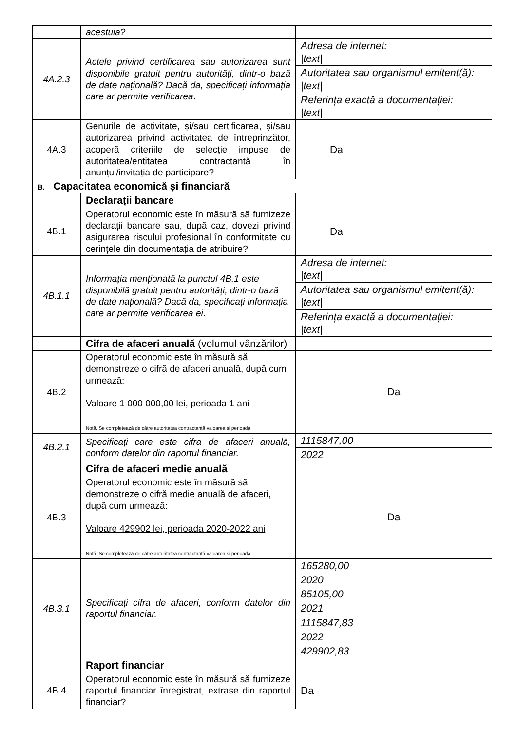| | acestuia? | |
| 4A.2.3 | Actele privind certificarea sau autorizarea sunt disponibile gratuit pentru autorități, dintr-o bază de date națională? Dacă da, specificați informația care ar permite verificarea . | / Adresa de internet: /text/ / / Autoritatea sau organismul emitent(ă): /text/ / / Referința exactă a documentației: /text/ / |
| 4A.3 | Genurile de activitate, și/sau certificarea, și/sau autorizarea privind activitatea de întreprinzător, acoperă criteriile de selecție impuse de autoritatea/entitatea contractantă în anunțul/invitația de participare? | Da |
| B. Capacitatea economică și financiară | | |
| | Declarații bancare | |
| 4B.1 | Operatorul economic este în măsură să furnizeze declarații bancare sau, după caz, dovezi privind asigurarea riscului profesional în conformitate cu cerințele din documentația de atribuire? | Da |
| 4B.1.1 | Informația menționată la punctul 4B.1 este disponibilă gratuit pentru autorități, dintr-o bază de date națională? Dacă da, specificați informația care ar permite verificarea ei . | / Adresa de internet: /text/ / / Autoritatea sau organismul emitent(ă): /text/ / / Referința exactă a documentației: /text/ / |
| | Cifra de afaceri anuală (volumul vânzărilor) | |
| 4B.2 | Operatorul economic este în măsură să demonstreze o cifră de afaceri anuală, după cum urmează: Valoare 1 000 000,00 lei, perioada 1 ani Notă. Se completează de către autoritatea contractantă valoarea și perioada | Da |
| 4B.2.1 | Specificați care este cifra de afaceri anuală, conform datelor din raportul financiar. | / 1115847,00 / / 2022 / |
| | Cifra de afaceri medie anuală | |
| 4B.3 | Operatorul economic este în măsură să demonstreze o cifră medie anuală de afaceri, după cum urmează: Valoare 429902 lei, perioada 2020-2022 ani Notă. Se completează de către autoritatea contractantă valoarea și perioada | Da |
| 4B.3.1 | Specificați cifra de afaceri, conform datelor din raportul financiar. | / 165280,00 / / 2020 / / 85105,00 / / 2021 / / 1115847,83 / / 2022 / / 429902,83 / |
| | Raport financiar | |
| 4B.4 | Operatorul economic este în măsură să furnizeze raportul financiar înregistrat, extrase din raportul financiar? | Da |